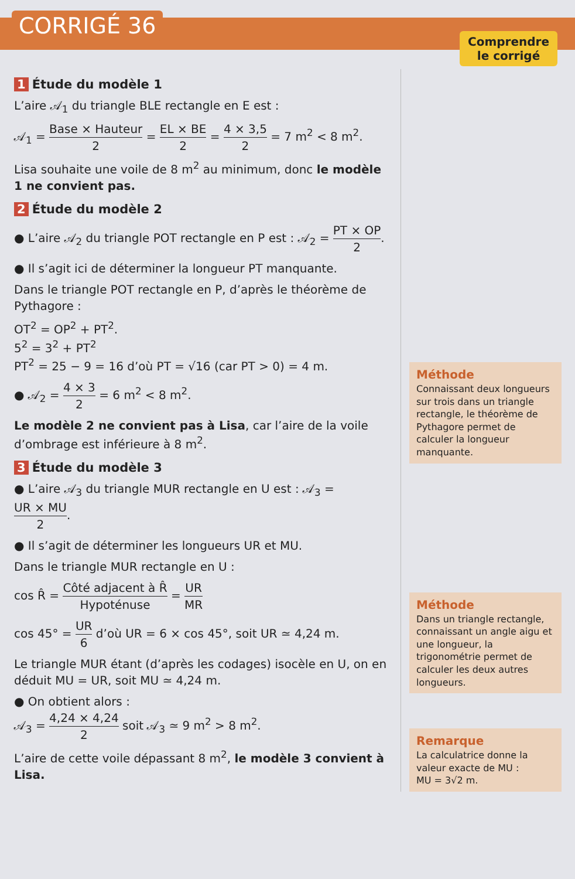CORRIGÉ 36
Comprendre
le corrigé
1 Étude du modèle 1
L’aire 𝒜<sub>1</sub> du triangle BLE rectangle en E est :
𝒜<sub>1</sub> = Base × Hauteur 2 = EL × BE 2 = 4 × 3,5 2 = 7 m<sup>2</sup> < 8 m<sup>2</sup>.
Lisa souhaite une voile de 8 m<sup>2</sup> au minimum, donc le modèle 1 ne convient pas.
2 Étude du modèle 2
● L’aire 𝒜<sub>2</sub> du triangle POT rectangle en P est : 𝒜<sub>2</sub> = PT × OP 2.
● Il s’agit ici de déterminer la longueur PT manquante.
Dans le triangle POT rectangle en P, d’après le théorème de Pythagore :
OT<sup>2</sup> = OP<sup>2</sup> + PT<sup>2</sup>.
5<sup>2</sup> = 3<sup>2</sup> + PT<sup>2</sup>
PT<sup>2</sup> = 25 − 9 = 16 d’où PT = √16 (car PT > 0) = 4 m.
● 𝒜<sub>2</sub> = 4 × 3 2 = 6 m<sup>2</sup> < 8 m<sup>2</sup>.
Le modèle 2 ne convient pas à Lisa, car l’aire de la voile d’ombrage est inférieure à 8 m<sup>2</sup>.
3 Étude du modèle 3
● L’aire 𝒜<sub>3</sub> du triangle MUR rectangle en U est : 𝒜<sub>3</sub> = UR × MU 2.
● Il s’agit de déterminer les longueurs UR et MU.
Dans le triangle MUR rectangle en U :
cos R̂ = Côté adjacent à R̂ Hypoténuse = UR MR
cos 45° = UR 6 d’où UR = 6 × cos 45°, soit UR ≃ 4,24 m.
Le triangle MUR étant (d’après les codages) isocèle en U, on en déduit MU = UR, soit MU ≃ 4,24 m.
● On obtient alors :
𝒜<sub>3</sub> = 4,24 × 4,24 2 soit 𝒜<sub>3</sub> ≃ 9 m<sup>2</sup> > 8 m<sup>2</sup>.
L’aire de cette voile dépassant 8 m<sup>2</sup>, le modèle 3 convient à Lisa.
Méthode
Connaissant deux longueurs sur trois dans un triangle rectangle, le théorème de Pythagore permet de calculer la longueur manquante.
Méthode
Dans un triangle rectangle, connaissant un angle aigu et une longueur, la trigonométrie permet de calculer les deux autres longueurs.
Remarque
La calculatrice donne la valeur exacte de MU :
MU = 3√2 m.